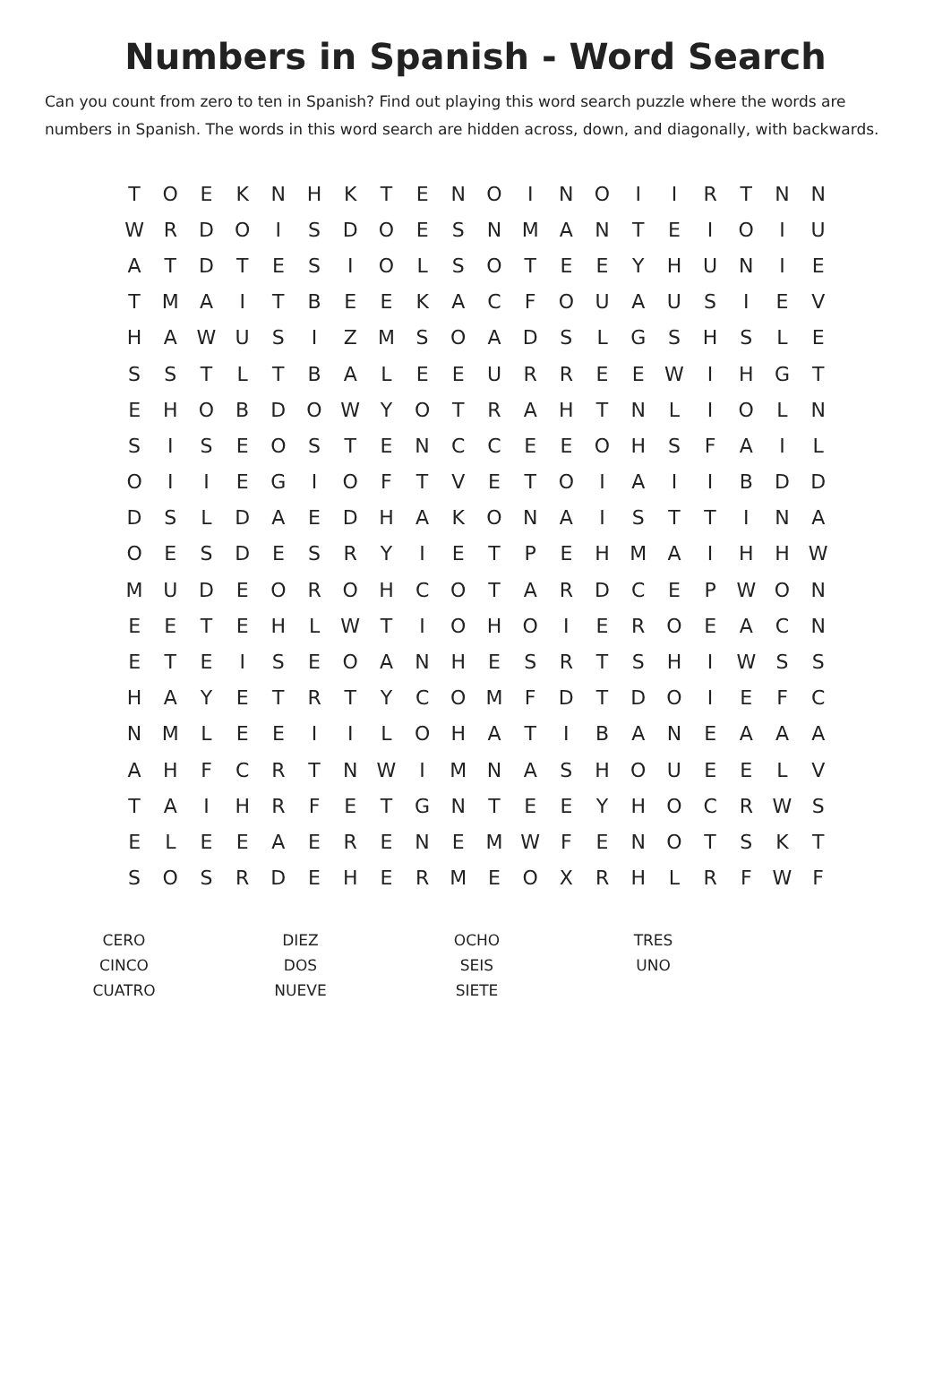Numbers in Spanish - Word Search
Can you count from zero to ten in Spanish? Find out playing this word search puzzle where the words are numbers in Spanish. The words in this word search are hidden across, down, and diagonally, with backwards.
| T | O | E | K | N | H | K | T | E | N | O | I | N | O | I | I | R | T | N | N |
| W | R | D | O | I | S | D | O | E | S | N | M | A | N | T | E | I | O | I | U |
| A | T | D | T | E | S | I | O | L | S | O | T | E | E | Y | H | U | N | I | E |
| T | M | A | I | T | B | E | E | K | A | C | F | O | U | A | U | S | I | E | V |
| H | A | W | U | S | I | Z | M | S | O | A | D | S | L | G | S | H | S | L | E |
| S | S | T | L | T | B | A | L | E | E | U | R | R | E | E | W | I | H | G | T |
| E | H | O | B | D | O | W | Y | O | T | R | A | H | T | N | L | I | O | L | N |
| S | I | S | E | O | S | T | E | N | C | C | E | E | O | H | S | F | A | I | L |
| O | I | I | E | G | I | O | F | T | V | E | T | O | I | A | I | I | B | D | D |
| D | S | L | D | A | E | D | H | A | K | O | N | A | I | S | T | T | I | N | A |
| O | E | S | D | E | S | R | Y | I | E | T | P | E | H | M | A | I | H | H | W |
| M | U | D | E | O | R | O | H | C | O | T | A | R | D | C | E | P | W | O | N |
| E | E | T | E | H | L | W | T | I | O | H | O | I | E | R | O | E | A | C | N |
| E | T | E | I | S | E | O | A | N | H | E | S | R | T | S | H | I | W | S | S |
| H | A | Y | E | T | R | T | Y | C | O | M | F | D | T | D | O | I | E | F | C |
| N | M | L | E | E | I | I | L | O | H | A | T | I | B | A | N | E | A | A | A |
| A | H | F | C | R | T | N | W | I | M | N | A | S | H | O | U | E | E | L | V |
| T | A | I | H | R | F | E | T | G | N | T | E | E | Y | H | O | C | R | W | S |
| E | L | E | E | A | E | R | E | N | E | M | W | F | E | N | O | T | S | K | T |
| S | O | S | R | D | E | H | E | R | M | E | O | X | R | H | L | R | F | W | F |
| CERO | DIEZ | OCHO | TRES |
| CINCO | DOS | SEIS | UNO |
| CUATRO | NUEVE | SIETE | |